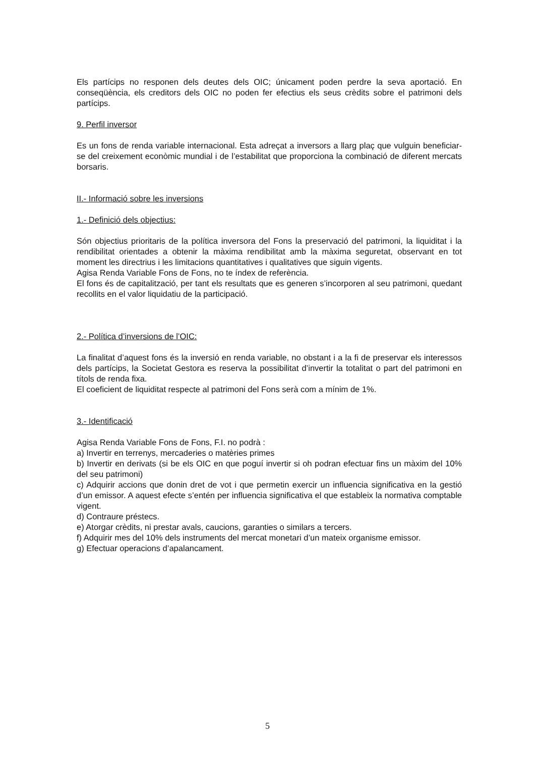Els partícips no responen dels deutes dels OIC; únicament poden perdre la seva aportació. En conseqüència, els creditors dels OIC no poden fer efectius els seus crèdits sobre el patrimoni dels partícips.
9. Perfil inversor
Es un fons de renda variable internacional. Esta adreçat a inversors a llarg plaç que vulguin beneficiar-se del creixement econòmic mundial i de l’estabilitat que proporciona la combinació de diferent mercats borsaris.
II.- Informació sobre les inversions
1.- Definició dels objectius:
Són objectius prioritaris de la política inversora del Fons la preservació del patrimoni, la liquiditat i la rendibilitat orientades a obtenir la màxima rendibilitat amb la màxima seguretat, observant en tot moment les directrius i les limitacions quantitatives i qualitatives que siguin vigents.
Agisa Renda Variable Fons de Fons, no te índex de referència.
El fons és de capitalització, per tant els resultats que es generen s’incorporen al seu patrimoni, quedant recollits en el valor liquidatiu de la participació.
2.- Política d’inversions de l’OIC:
La finalitat d’aquest fons és la inversió en renda variable, no obstant i a la fi de preservar els interessos dels partícips, la Societat Gestora es reserva la possibilitat d’invertir la totalitat o part del patrimoni en títols de renda fixa.
El coeficient de liquiditat respecte al patrimoni del Fons serà com a mínim de 1%.
3.- Identificació
Agisa Renda Variable Fons de Fons, F.I. no podrà :
a) Invertir en terrenys, mercaderies o matèries primes
b) Invertir en derivats (si be els OIC en que poguí invertir si oh podran efectuar fins un màxim del 10% del seu patrimoni)
c) Adquirir accions que donin dret de vot i que permetin exercir un influencia significativa en la gestió d’un emissor. A aquest efecte s’entén per influencia significativa el que estableix la normativa comptable vigent.
d) Contraure préstecs.
e) Atorgar crèdits, ni prestar avals, caucions, garanties o similars a tercers.
f) Adquirir mes del 10% dels instruments del mercat monetari d’un mateix organisme emissor.
g) Efectuar operacions d’apalancament.
5